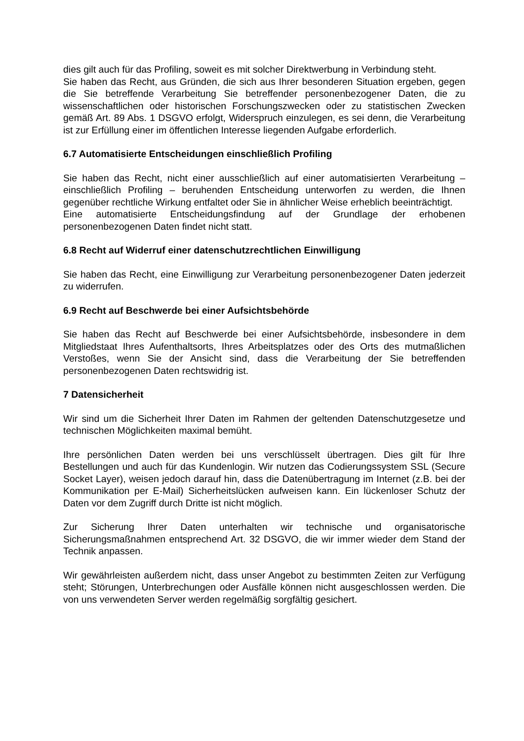dies gilt auch für das Profiling, soweit es mit solcher Direktwerbung in Verbindung steht.
Sie haben das Recht, aus Gründen, die sich aus Ihrer besonderen Situation ergeben, gegen die Sie betreffende Verarbeitung Sie betreffender personenbezogener Daten, die zu wissenschaftlichen oder historischen Forschungszwecken oder zu statistischen Zwecken gemäß Art. 89 Abs. 1 DSGVO erfolgt, Widerspruch einzulegen, es sei denn, die Verarbeitung ist zur Erfüllung einer im öffentlichen Interesse liegenden Aufgabe erforderlich.
6.7 Automatisierte Entscheidungen einschließlich Profiling
Sie haben das Recht, nicht einer ausschließlich auf einer automatisierten Verarbeitung –einschließlich Profiling – beruhenden Entscheidung unterworfen zu werden, die Ihnen gegenüber rechtliche Wirkung entfaltet oder Sie in ähnlicher Weise erheblich beeinträchtigt.
Eine automatisierte Entscheidungsfindung auf der Grundlage der erhobenen personenbezogenen Daten findet nicht statt.
6.8 Recht auf Widerruf einer datenschutzrechtlichen Einwilligung
Sie haben das Recht, eine Einwilligung zur Verarbeitung personenbezogener Daten jederzeit zu widerrufen.
6.9 Recht auf Beschwerde bei einer Aufsichtsbehörde
Sie haben das Recht auf Beschwerde bei einer Aufsichtsbehörde, insbesondere in dem Mitgliedstaat Ihres Aufenthaltsorts, Ihres Arbeitsplatzes oder des Orts des mutmaßlichen Verstoßes, wenn Sie der Ansicht sind, dass die Verarbeitung der Sie betreffenden personenbezogenen Daten rechtswidrig ist.
7 Datensicherheit
Wir sind um die Sicherheit Ihrer Daten im Rahmen der geltenden Datenschutzgesetze und technischen Möglichkeiten maximal bemüht.
Ihre persönlichen Daten werden bei uns verschlüsselt übertragen. Dies gilt für Ihre Bestellungen und auch für das Kundenlogin. Wir nutzen das Codierungssystem SSL (Secure Socket Layer), weisen jedoch darauf hin, dass die Datenübertragung im Internet (z.B. bei der Kommunikation per E-Mail) Sicherheitslücken aufweisen kann. Ein lückenloser Schutz der Daten vor dem Zugriff durch Dritte ist nicht möglich.
Zur Sicherung Ihrer Daten unterhalten wir technische und organisatorische Sicherungsmaßnahmen entsprechend Art. 32 DSGVO, die wir immer wieder dem Stand der Technik anpassen.
Wir gewährleisten außerdem nicht, dass unser Angebot zu bestimmten Zeiten zur Verfügung steht; Störungen, Unterbrechungen oder Ausfälle können nicht ausgeschlossen werden. Die von uns verwendeten Server werden regelmäßig sorgfältig gesichert.